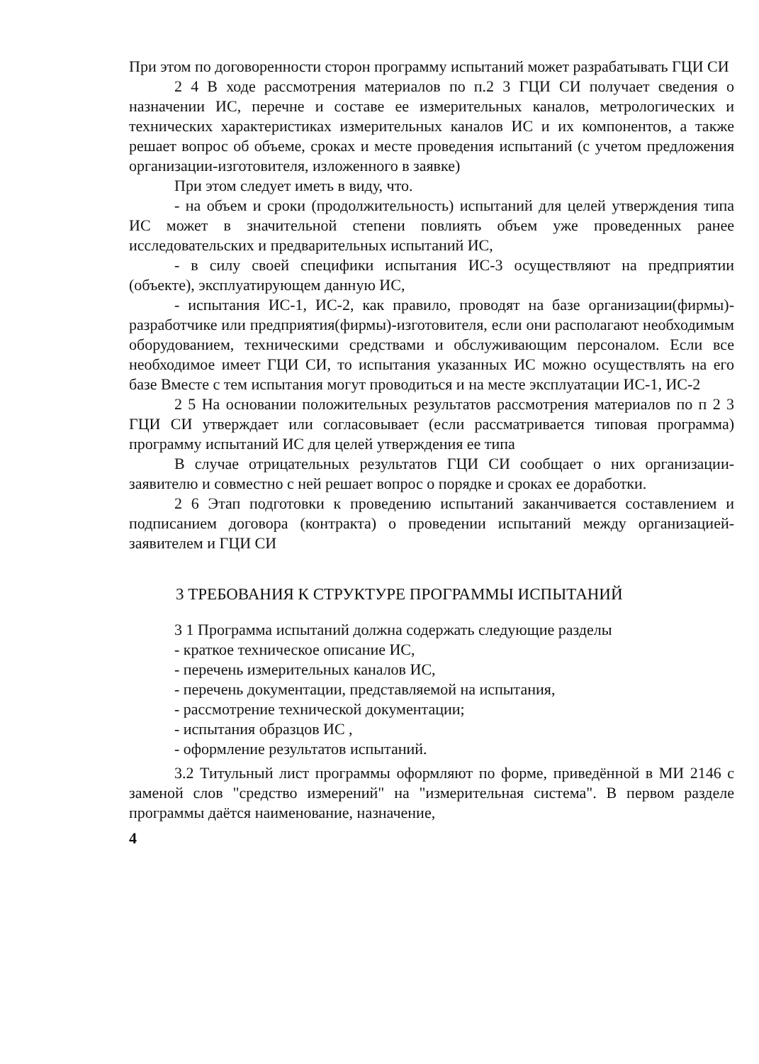При этом по договоренности сторон программу испытаний может разрабатывать ГЦИ СИ
2 4 В ходе рассмотрения материалов по п.2 3 ГЦИ СИ получает сведения о назначении ИС, перечне и составе ее измерительных каналов, метрологических и технических характеристиках измерительных каналов ИС и их компонентов, а также решает вопрос об объеме, сроках и месте проведения испытаний (с учетом предложения организации-изготовителя, изложенного в заявке)
При этом следует иметь в виду, что.
- на объем и сроки (продолжительность) испытаний для целей утверждения типа ИС может в значительной степени повлиять объем уже проведенных ранее исследовательских и предварительных испытаний ИС,
- в силу своей специфики испытания ИС-3 осуществляют на предприятии (объекте), эксплуатирующем данную ИС,
- испытания ИС-1, ИС-2, как правило, проводят на базе организации(фирмы)-разработчике или предприятия(фирмы)-изготовителя, если они располагают необходимым оборудованием, техническими средствами и обслуживающим персоналом. Если все необходимое имеет ГЦИ СИ, то испытания указанных ИС можно осуществлять на его базе Вместе с тем испытания могут проводиться и на месте эксплуатации ИС-1, ИС-2
2 5 На основании положительных результатов рассмотрения материалов по п 2 3 ГЦИ СИ утверждает или согласовывает (если рассматривается типовая программа) программу испытаний ИС для целей утверждения ее типа
В случае отрицательных результатов ГЦИ СИ сообщает о них организации-заявителю и совместно с ней решает вопрос о порядке и сроках ее доработки.
2 6 Этап подготовки к проведению испытаний заканчивается составлением и подписанием договора (контракта) о проведении испытаний между организацией-заявителем и ГЦИ СИ
3 ТРЕБОВАНИЯ К СТРУКТУРЕ ПРОГРАММЫ ИСПЫТАНИЙ
3 1 Программа испытаний должна содержать следующие разделы
- краткое техническое описание ИС,
- перечень измерительных каналов ИС,
- перечень документации, представляемой на испытания,
- рассмотрение технической документации;
- испытания образцов ИС ,
- оформление результатов испытаний.
3.2 Титульный лист программы оформляют по форме, приведённой в МИ 2146 с заменой слов "средство измерений" на "измерительная система". В первом разделе программы даётся наименование, назначение,
4